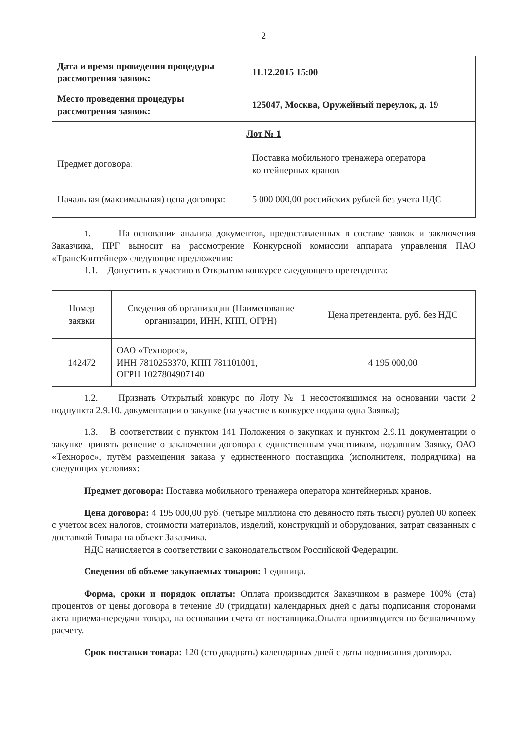2
| Дата и время проведения процедуры рассмотрения заявок: | 11.12.2015 15:00 |
| Место проведения процедуры рассмотрения заявок: | 125047, Москва, Оружейный переулок, д. 19 |
| Лот № 1 | |
| Предмет договора: | Поставка мобильного тренажера оператора контейнерных кранов |
| Начальная (максимальная) цена договора: | 5 000 000,00 российских рублей без учета НДС |
1. На основании анализа документов, предоставленных в составе заявок и заключения Заказчика, ПРГ выносит на рассмотрение Конкурсной комиссии аппарата управления ПАО «ТрансКонтейнер» следующие предложения:
1.1. Допустить к участию в Открытом конкурсе следующего претендента:
| Номер заявки | Сведения об организации (Наименование организации, ИНН, КПП, ОГРН) | Цена претендента, руб. без НДС |
| --- | --- | --- |
| 142472 | ОАО «Технорос», ИНН 7810253370, КПП 781101001, ОГРН 1027804907140 | 4 195 000,00 |
1.2. Признать Открытый конкурс по Лоту № 1 несостоявшимся на основании части 2 подпункта 2.9.10. документации о закупке (на участие в конкурсе подана одна Заявка);
1.3. В соответствии с пунктом 141 Положения о закупках и пунктом 2.9.11 документации о закупке принять решение о заключении договора с единственным участником, подавшим Заявку, ОАО «Технорос», путём размещения заказа у единственного поставщика (исполнителя, подрядчика) на следующих условиях:
Предмет договора: Поставка мобильного тренажера оператора контейнерных кранов.
Цена договора: 4 195 000,00 руб. (четыре миллиона сто девяносто пять тысяч) рублей 00 копеек с учетом всех налогов, стоимости материалов, изделий, конструкций и оборудования, затрат связанных с доставкой Товара на объект Заказчика.
НДС начисляется в соответствии с законодательством Российской Федерации.
Сведения об объеме закупаемых товаров: 1 единица.
Форма, сроки и порядок оплаты: Оплата производится Заказчиком в размере 100% (ста) процентов от цены договора в течение 30 (тридцати) календарных дней с даты подписания сторонами акта приема-передачи товара, на основании счета от поставщика.Оплата производится по безналичному расчету.
Срок поставки товара: 120 (сто двадцать) календарных дней с даты подписания договора.